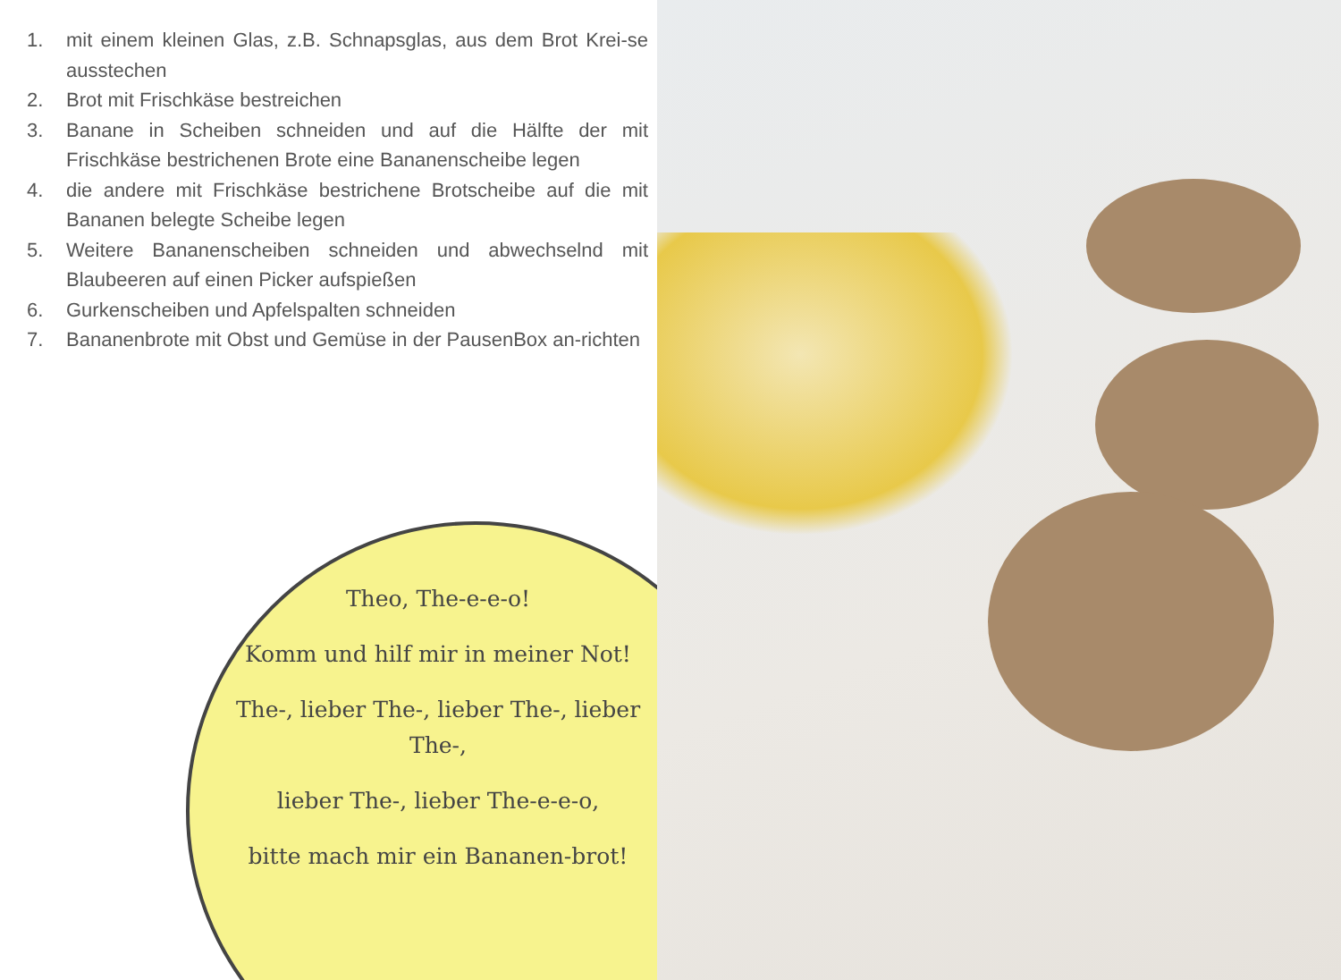1. mit einem kleinen Glas, z.B. Schnapsglas, aus dem Brot Krei-se ausstechen
2. Brot mit Frischkäse bestreichen
3. Banane in Scheiben schneiden und auf die Hälfte der mit Frischkäse bestrichenen Brote eine Bananenscheibe legen
4. die andere mit Frischkäse bestrichene Brotscheibe auf die mit Bananen belegte Scheibe legen
5. Weitere Bananenscheiben schneiden und abwechselnd mit Blaubeeren auf einen Picker aufspießen
6. Gurkenscheiben und Apfelspalten schneiden
7. Bananenbrote mit Obst und Gemüse in der PausenBox an-richten
Theo, The-e-e-o!
Komm und hilf mir in meiner Not!
The-, lieber The-, lieber The-, lieber The-,
lieber The-, lieber The-e-e-o,
bitte mach mir ein Bananen-brot!